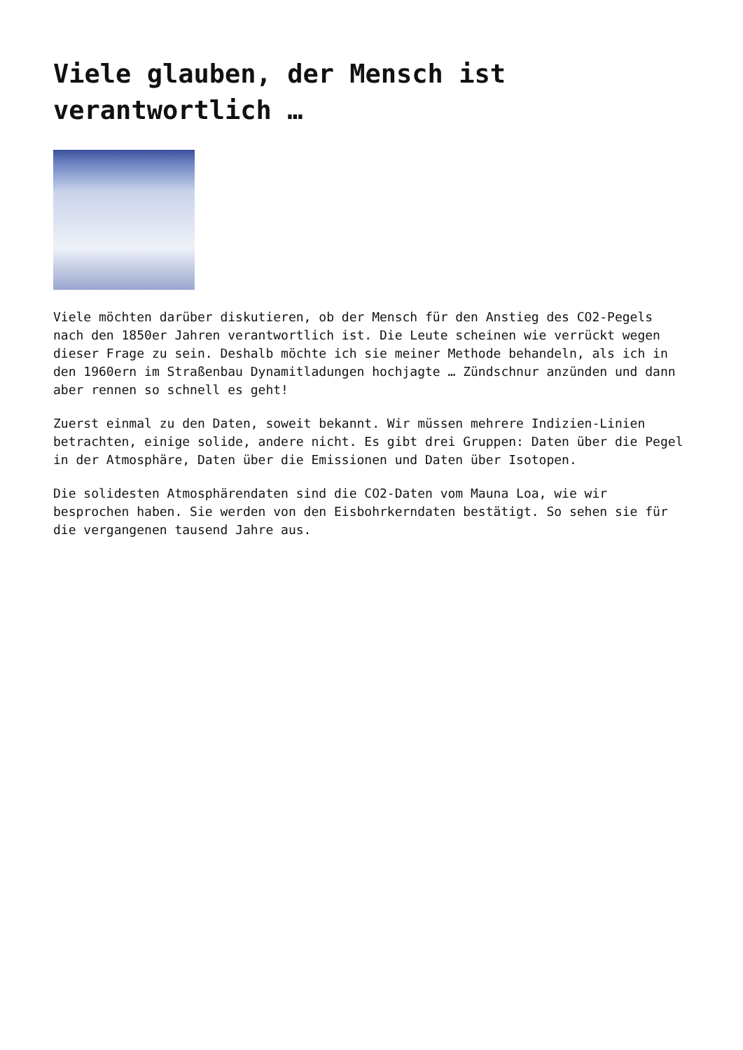Viele glauben, der Mensch ist verantwortlich …
Viele möchten darüber diskutieren, ob der Mensch für den Anstieg des CO2-Pegels nach den 1850er Jahren verantwortlich ist. Die Leute scheinen wie verrückt wegen dieser Frage zu sein. Deshalb möchte ich sie meiner Methode behandeln, als ich in den 1960ern im Straßenbau Dynamitladungen hochjagte … Zündschnur anzünden und dann aber rennen so schnell es geht!
Zuerst einmal zu den Daten, soweit bekannt. Wir müssen mehrere Indizien-Linien betrachten, einige solide, andere nicht. Es gibt drei Gruppen: Daten über die Pegel in der Atmosphäre, Daten über die Emissionen und Daten über Isotopen.
Die solidesten Atmosphärendaten sind die CO2-Daten vom Mauna Loa, wie wir besprochen haben. Sie werden von den Eisbohrkerndaten bestätigt. So sehen sie für die vergangenen tausend Jahre aus.